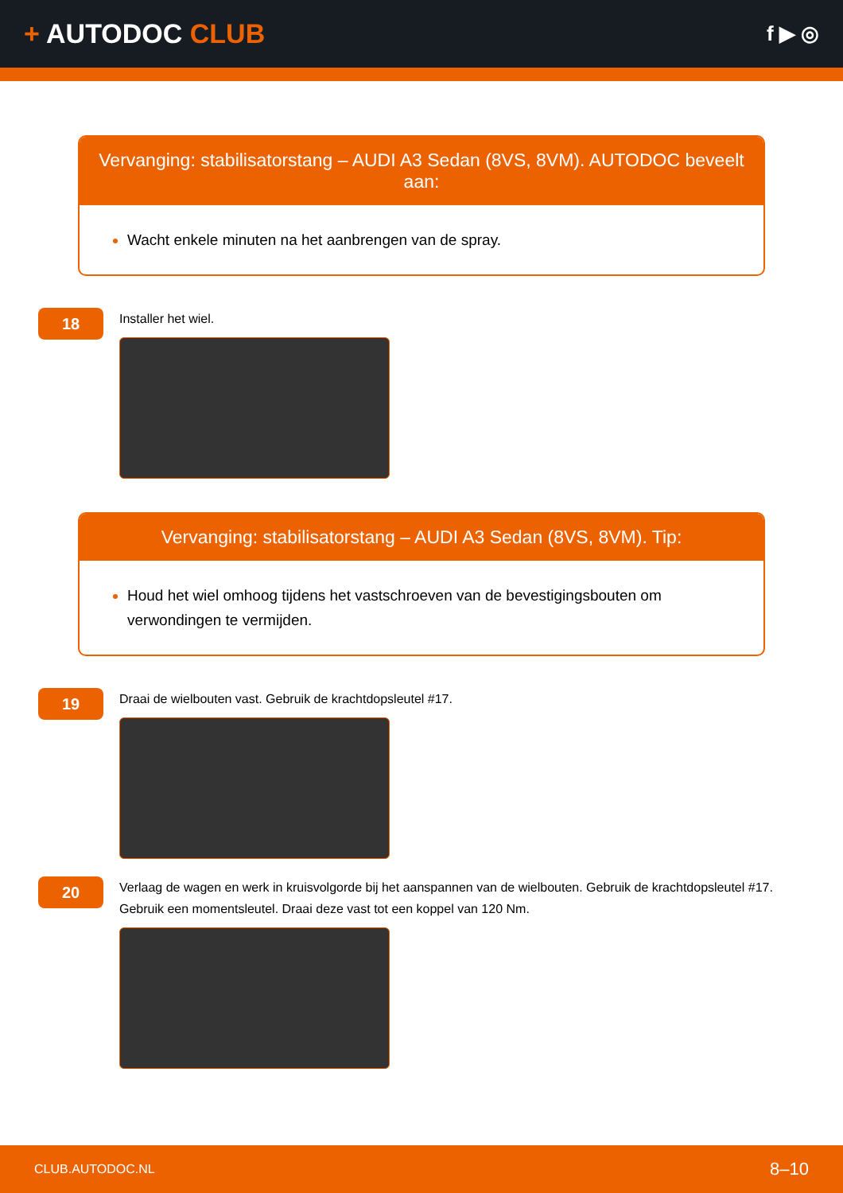+ AUTODOC CLUB
f ▶ ◎
Vervanging: stabilisatorstang – AUDI A3 Sedan (8VS, 8VM). AUTODOC beveelt aan:
Wacht enkele minuten na het aanbrengen van de spray.
18
Installer het wiel.
Vervanging: stabilisatorstang – AUDI A3 Sedan (8VS, 8VM). Tip:
Houd het wiel omhoog tijdens het vastschroeven van de bevestigingsbouten om verwondingen te vermijden.
19
Draai de wielbouten vast. Gebruik de krachtdopsleutel #17.
20
Verlaag de wagen en werk in kruisvolgorde bij het aanspannen van de wielbouten. Gebruik de krachtdopsleutel #17. Gebruik een momentsleutel. Draai deze vast tot een koppel van 120 Nm.
CLUB.AUTODOC.NL 8–10